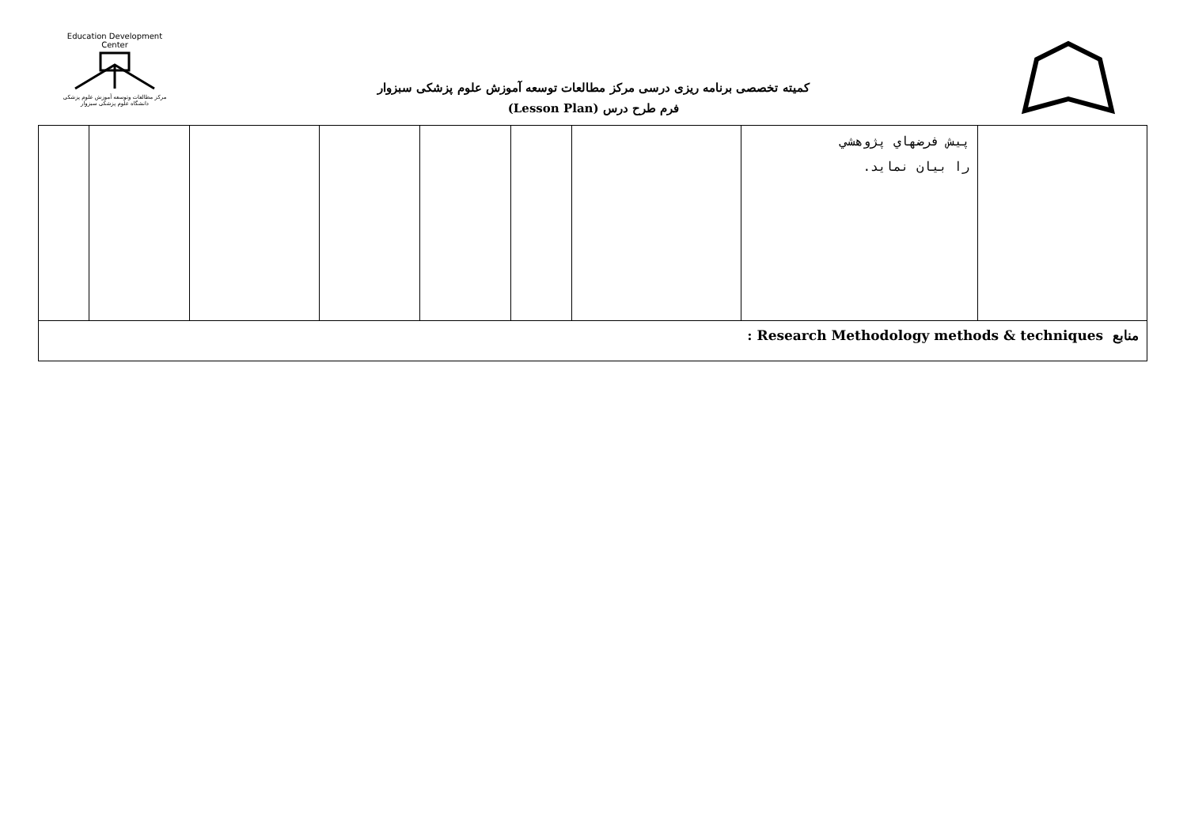Education Development Center
مرکز مطالعات وتوسعه آموزش علوم پزشکی
دانشگاه علوم پزشکی سبزوار
کمیته تخصصی برنامه ریزی درسی مرکز مطالعات توسعه آموزش علوم پزشکی سبزوار
فرم طرح درس (Lesson Plan)
| | | | | | | | پیش فرضهاي پژوهشي را بيان نمايد. | |
| منابع Research Methodology methods & techniques : | | | | | | | | |